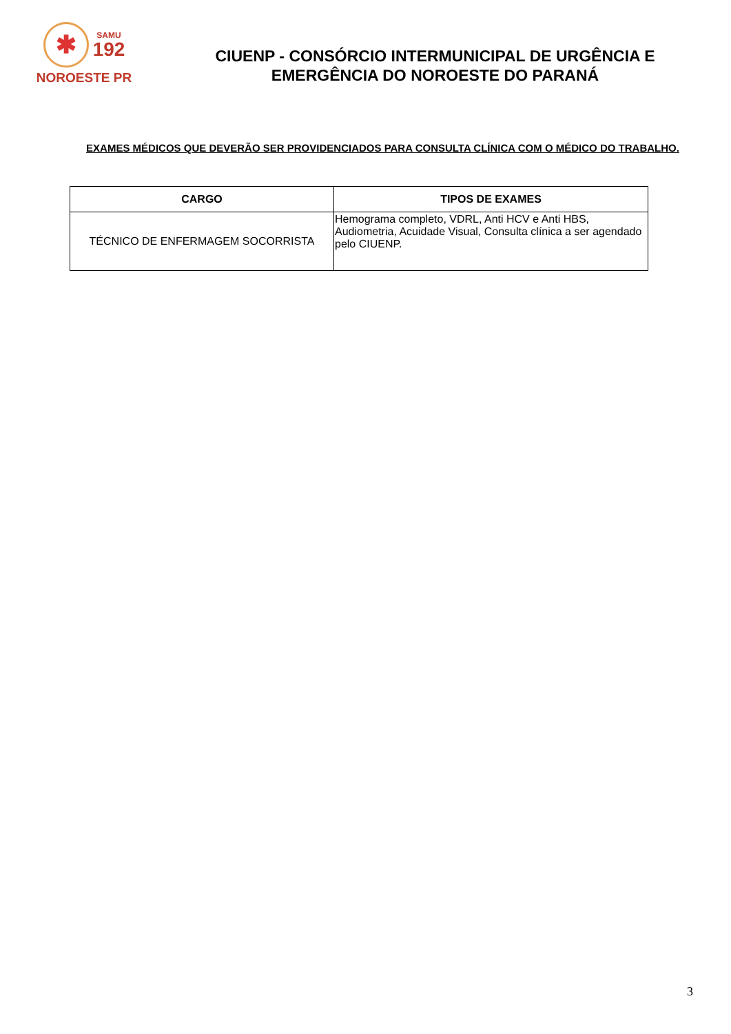✱
SAMU
192
NOROESTE PR
CIUENP - CONSÓRCIO INTERMUNICIPAL DE URGÊNCIA E
EMERGÊNCIA DO NOROESTE DO PARANÁ
EXAMES MÉDICOS QUE DEVERÃO SER PROVIDENCIADOS PARA CONSULTA CLÍNICA COM O MÉDICO DO TRABALHO.
| CARGO | TIPOS DE EXAMES |
| --- | --- |
| TÉCNICO DE ENFERMAGEM SOCORRISTA | Hemograma completo, VDRL, Anti HCV e Anti HBS, Audiometria, Acuidade Visual, Consulta clínica a ser agendado pelo CIUENP. |
3